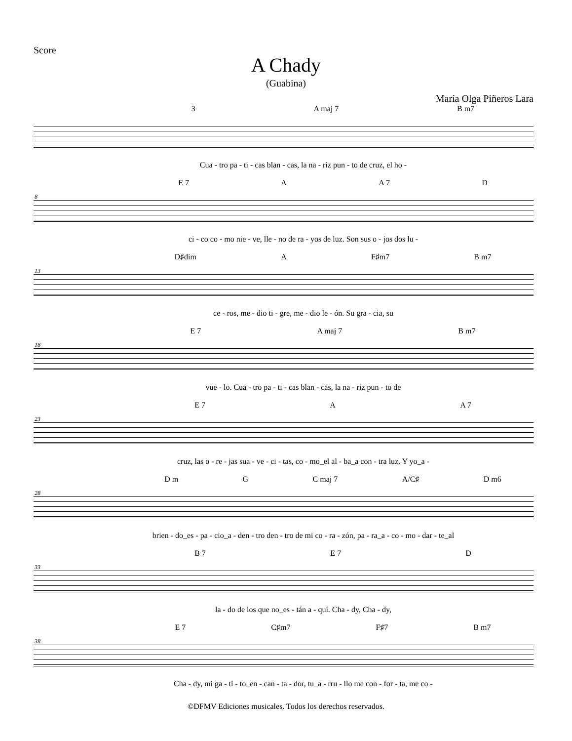Score
A Chady
(Guabina)
María Olga Piñeros Lara
3 A maj 7 B m7
Cua - tro pa - ti - cas blan - cas, la na - riz pun - to de cruz, el ho -
8
E 7 A A 7 D
ci - co co - mo nie - ve, lle - no de ra - yos de luz. Son sus o - jos dos lu -
13
D♯dim A F♯m7 B m7
ce - ros, me - dio ti - gre, me - dio le - ón. Su gra - cia, su
18
E 7 A maj 7 B m7
vue - lo. Cua - tro pa - ti - cas blan - cas, la na - riz pun - to de
23
E 7 A A 7
cruz, las o - re - jas sua - ve - ci - tas, co - mo_el al - ba_a con - tra luz. Y yo_a -
28
D m G C maj 7 A/C♯ D m6
brien - do_es - pa - cio_a - den - tro den - tro de mi co - ra - zón, pa - ra_a - co - mo - dar - te_al
33
B 7 E 7 D
la - do de los que no_es - tán a - quí. Cha - dy, Cha - dy,
38
E 7 C♯m7 F♯7 B m7
Cha - dy, mi ga - ti - to_en - can - ta - dor, tu_a - rru - llo me con - for - ta, me co -
©DFMV Ediciones musicales. Todos los derechos reservados.